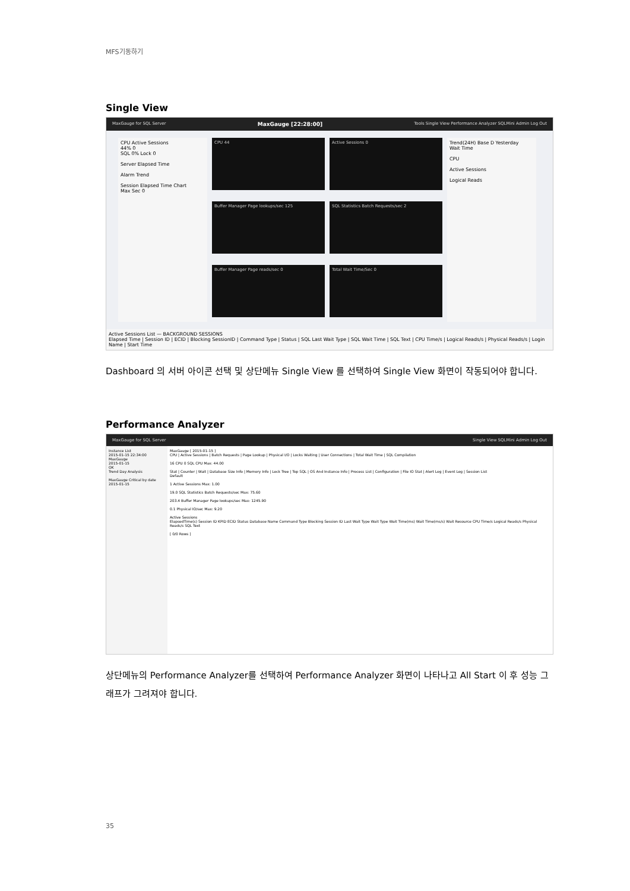MFS기동하기
Single View
MaxGauge for SQL Server MaxGauge [22:28:00] Tools Single View Performance Analyzer SQLMini Admin Log Out
CPU Active Sessions
44% 0
SQL 0% Lock 0
Server Elapsed Time
Alarm Trend
Session Elapsed Time Chart
Max Sec 0
CPU 44
Buffer Manager Page lookups/sec 125
Buffer Manager Page reads/sec 0
Active Sessions 0
SQL Statistics Batch Requests/sec 2
Total Wait Time/Sec 0
Trend(24H) Base D Yesterday
Wait Time
CPU
Active Sessions
Logical Reads
Active Sessions List — BACKGROUND SESSIONS
Elapsed Time | Session ID | ECID | Blocking SessionID | Command Type | Status | SQL Last Wait Type | SQL Wait Time | SQL Text | CPU Time/s | Logical Reads/s | Physical Reads/s | Login Name | Start Time
Dashboard 의 서버 아이콘 선택 및 상단메뉴 Single View 를 선택하여 Single View 화면이 작동되어야 합니다.
Performance Analyzer
MaxGauge for SQL Server Single View SQLMini Admin Log Out
Instance List
2015-01-15 22:34:00
MaxGauge
2015-01-15
OK
Trend Day Analysis
MaxGauge Critical by date
2015-01-15
MaxGauge [ 2015-01-15 ]
CPU | Active Sessions | Batch Requests | Page Lookup | Physical I/O | Locks Waiting | User Connections | Total Wait Time | SQL Compilation
16 CPU 0 SQL CPU Max: 44.00
Stat | Counter | Wait | Database Size Info | Memory Info | Lock Tree | Top SQL | OS And Instance Info | Process List | Configuration | File IO Stat | Alert Log | Event Log | Session List
Default
1 Active Sessions Max: 1.00
19.0 SQL Statistics Batch Requests/sec Max: 75.60
203.4 Buffer Manager Page lookups/sec Max: 1245.90
0.1 Physical IO/sec Max: 9.20
Active Sessions
ElapsedTime(s) Session ID KPID ECID Status Database Name Command Type Blocking Session ID Last Wait Type Wait Type Wait Time(ms) Wait Time(ms/s) Wait Resource CPU Time/s Logical Reads/s Physical Reads/s SQL Text
[ 0/0 Rows ]
상단메뉴의 Performance Analyzer를 선택하여 Performance Analyzer 화면이 나타나고 All Start 이 후 성능 그래프가 그려져야 합니다.
35